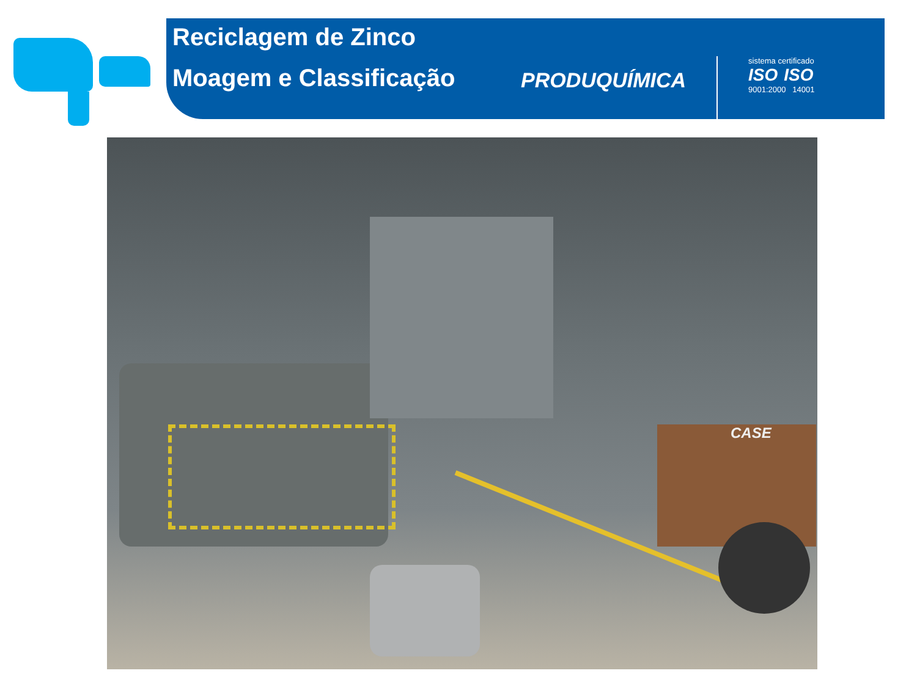Reciclagem de Zinco
Moagem e Classificação
PRODUQUÍMICA
sistema certificado
ISO ISO
9001:2000 14001
CASE